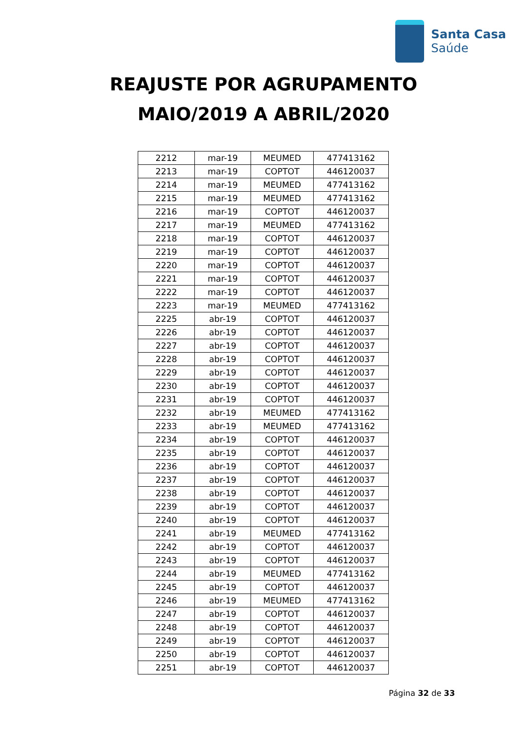Santa Casa
Saúde
REAJUSTE POR AGRUPAMENTO
MAIO/2019 A ABRIL/2020
| 2212 | mar-19 | MEUMED | 477413162 |
| 2213 | mar-19 | COPTOT | 446120037 |
| 2214 | mar-19 | MEUMED | 477413162 |
| 2215 | mar-19 | MEUMED | 477413162 |
| 2216 | mar-19 | COPTOT | 446120037 |
| 2217 | mar-19 | MEUMED | 477413162 |
| 2218 | mar-19 | COPTOT | 446120037 |
| 2219 | mar-19 | COPTOT | 446120037 |
| 2220 | mar-19 | COPTOT | 446120037 |
| 2221 | mar-19 | COPTOT | 446120037 |
| 2222 | mar-19 | COPTOT | 446120037 |
| 2223 | mar-19 | MEUMED | 477413162 |
| 2225 | abr-19 | COPTOT | 446120037 |
| 2226 | abr-19 | COPTOT | 446120037 |
| 2227 | abr-19 | COPTOT | 446120037 |
| 2228 | abr-19 | COPTOT | 446120037 |
| 2229 | abr-19 | COPTOT | 446120037 |
| 2230 | abr-19 | COPTOT | 446120037 |
| 2231 | abr-19 | COPTOT | 446120037 |
| 2232 | abr-19 | MEUMED | 477413162 |
| 2233 | abr-19 | MEUMED | 477413162 |
| 2234 | abr-19 | COPTOT | 446120037 |
| 2235 | abr-19 | COPTOT | 446120037 |
| 2236 | abr-19 | COPTOT | 446120037 |
| 2237 | abr-19 | COPTOT | 446120037 |
| 2238 | abr-19 | COPTOT | 446120037 |
| 2239 | abr-19 | COPTOT | 446120037 |
| 2240 | abr-19 | COPTOT | 446120037 |
| 2241 | abr-19 | MEUMED | 477413162 |
| 2242 | abr-19 | COPTOT | 446120037 |
| 2243 | abr-19 | COPTOT | 446120037 |
| 2244 | abr-19 | MEUMED | 477413162 |
| 2245 | abr-19 | COPTOT | 446120037 |
| 2246 | abr-19 | MEUMED | 477413162 |
| 2247 | abr-19 | COPTOT | 446120037 |
| 2248 | abr-19 | COPTOT | 446120037 |
| 2249 | abr-19 | COPTOT | 446120037 |
| 2250 | abr-19 | COPTOT | 446120037 |
| 2251 | abr-19 | COPTOT | 446120037 |
Página 32 de 33